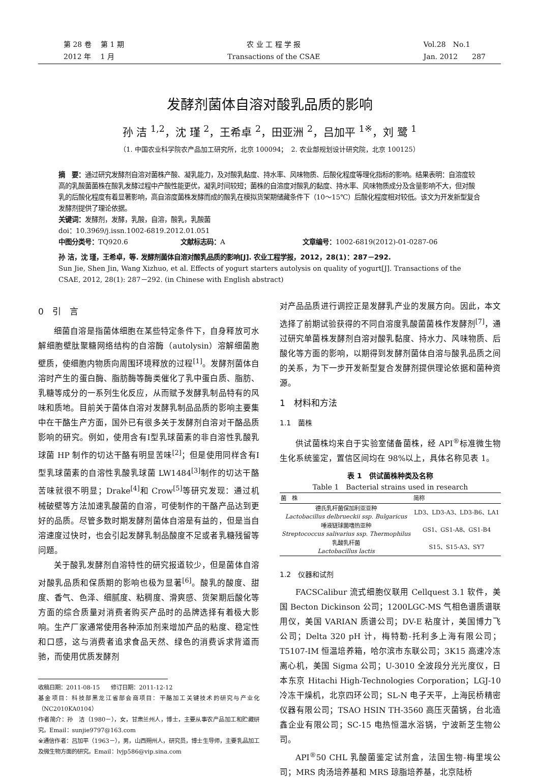第 28 卷　 第 1 期
2012 年　 1 月
农 业 工 程 学 报
Transactions of the CSAE
Vol.28　No.1
Jan. 2012　　287
发酵剂菌体自溶对酸乳品质的影响
孙 洁 <sup>1,2</sup>，沈 瑾 <sup>2</sup>，王希卓 <sup>2</sup>，田亚洲 <sup>2</sup>，吕加平 <sup>1※</sup>，刘 鹭 <sup>1</sup>
（1. 中国农业科学院农产品加工研究所，北京 100094；　2. 农业部规划设计研究院，北京 100125）
摘　要：通过研究发酵剂自溶对菌株产酸、凝乳能力，及对酸乳黏度、持水率、风味物质、后酸化程度等理化指标的影响。结果表明：自溶度较高的乳酸菌菌株在酸乳发酵过程中产酸性能更优，凝乳时间较短；菌株的自溶度对酸乳的黏度、持水率、风味物质成分及含量影响不大，但对酸乳的后酸化程度有着显著影响，高自溶度菌株发酵而成的酸乳在模拟货架期储藏条件下（10～15℃）后酸化程度相对较低。该文为开发新型复合发酵剂提供了理论依据。
关键词：发酵剂，发酵，乳酸，自溶，酸乳，乳酸菌
doi：10.3969/j.issn.1002-6819.2012.01.051
中图分类号：TQ920.6 文献标志码：A 文章编号：1002-6819(2012)-01-0287-06
孙 洁，沈 瑾，王希卓，等. 发酵剂菌体自溶对酸乳品质的影响[J]. 农业工程学报，2012，28(1)：287－292.
Sun Jie, Shen Jin, Wang Xizhuo, et al. Effects of yogurt starters autolysis on quality of yogurt[J]. Transactions of the CSAE, 2012, 28(1): 287－292. (in Chinese with English abstract)
0　引　言
细菌自溶是指菌体细胞在某些特定条件下，自身释放可水解细胞壁肽聚糖网络结构的自溶酶（autolysin）溶解细菌胞壁质，使细胞内物质向周围环境释放的过程<sup>[1]</sup>。发酵剂菌体自溶时产生的蛋白酶、脂肪酶等酶类催化了乳中蛋白质、脂肪、乳糖等成分的一系列生化反应，从而赋予发酵乳制品特有的风味和质地。目前关于菌体自溶对发酵乳制品品质的影响主要集中在干酪生产方面，国外已有很多关于发酵剂自溶对干酪品质影响的研究。例如，使用含有Ⅰ型乳球菌素的非自溶性乳酸乳球菌 HP 制作的切达干酪有明显苦味<sup>[2]</sup>；但是使用同样含有Ⅰ型乳球菌素的自溶性乳酸乳球菌 LW1484<sup>[3]</sup>制作的切达干酪苦味就很不明显；Drake<sup>[4]</sup>和 Crow<sup>[5]</sup>等研究发现：通过机械破壁等方法加速乳酸菌的自溶，可使制作的干酪产品达到更好的品质。尽管多数时期发酵剂菌体自溶是有益的，但是当自溶速度过快时，也会引起发酵乳制品酸度不足或者乳糖残留等问题。
关于酸乳发酵剂自溶特性的研究报道较少，但是菌体自溶对酸乳品质和保质期的影响也极为显著<sup>[6]</sup>。酸乳的酸度、甜度、香气、色泽、细腻度、粘稠度、滑爽感、货架期后酸化等方面的综合质量对消费者购买产品时的品牌选择有着极大影响。生产厂家通常使用各种添加剂来增加产品的粘度、稳定性和口感，这与消费者追求食品天然、绿色的消费诉求背道而驰，而使用优质发酵剂
收稿日期：2011-08-15　　修订日期：2011-12-12
基金项目：科技部黑龙江省部会商项目：干酪加工关键技术的研究与产业化（NC2010KA0104）
作者简介：孙　洁（1980－），女，甘肃兰州人，博士，主要从事农产品加工和贮藏研究。Email：sunjie9797@163.com
※通信作者：吕加平（1963－），男，山西朔州人，研究员，博士生导师，主要乳品加工及微生物方面的研究。Email：lvjp586@vip.sina.com
对产品品质进行调控正是发酵乳产业的发展方向。因此，本文选择了前期试验获得的不同自溶度乳酸菌菌株作发酵剂<sup>[7]</sup>，通过研究单菌株发酵剂自溶对酸乳黏度、持水力、风味物质、后酸化等方面的影响，以期得到发酵剂菌体自溶与酸乳品质之间的关系，为下一步开发新型复合发酵剂提供理论依据和菌种资源。
1　材料和方法
1.1　菌株
供试菌株均来自于实验室储备菌株，经 API<sup>®</sup>标准微生物生化系统鉴定，置信区间均在 98%以上，具体名称见表 1。
表 1　供试菌株种类及名称
Table 1　Bacterial strains used in research
| 菌 株 | 简称 |
| --- | --- |
| 德氏乳杆菌保加利亚亚种 Lactobacillus delbrueckii ssp. Bulgaricus | LD3、LD3-A3、LD3-B6、LA1 |
| 唾液链球菌嗜热亚种 Streptococcus salivarius ssp. Thermophilus | GS1、GS1-A8、GS1-B4 |
| 乳酸乳杆菌 Lactobacillus lactis | S15、S15-A3、SY7 |
1.2　仪器和试剂
FACSCalibur 流式细胞仪联用 Cellquest 3.1 软件，美国 Becton Dickinson 公司；1200LGC-MS 气相色谱质谱联用仪，美国 VARIAN 质谱公司；DV-E 粘度计，美国博力飞公司；Delta 320 pH 计，梅特勒-托利多上海有限公司；T5107-IM 恒温培养箱，哈尔滨市东联公司；3K15 高速冷冻离心机，美国 Sigma 公司；U-3010 全波段分光光度仪，日本东京 Hitachi High-Technologies Corporation；LGJ-10 冷冻干燥机，北京四环公司；SL-N 电子天平，上海民桥精密仪器有限公司；TSAO HSIN TH-3560 高压灭菌锅，台北造鑫企业有限公司；SC-15 电热恒温水浴锅，宁波新芝生物公司。
API<sup>®</sup>50 CHL 乳酸菌鉴定试剂盒，法国生物-梅里埃公司；MRS 肉汤培养基和 MRS 琼脂培养基，北京陆桥